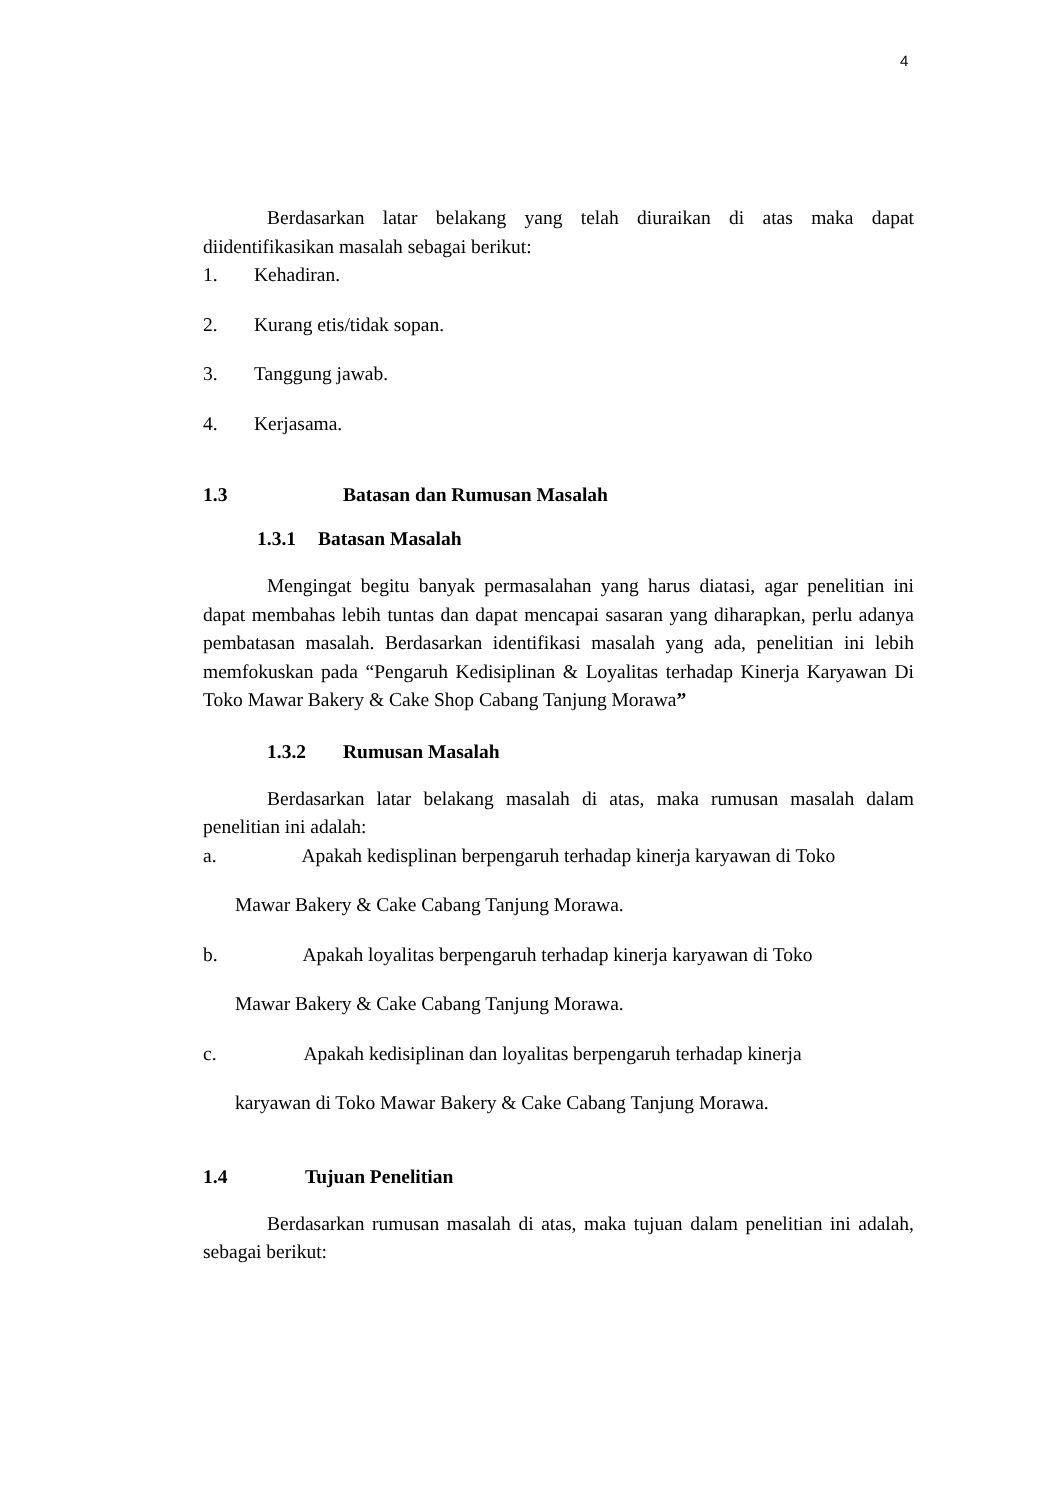4
Berdasarkan latar belakang yang telah diuraikan di atas maka dapat diidentifikasikan masalah sebagai berikut:
1. Kehadiran.
2. Kurang etis/tidak sopan.
3. Tanggung jawab.
4. Kerjasama.
1.3 Batasan dan Rumusan Masalah
1.3.1 Batasan Masalah
Mengingat begitu banyak permasalahan yang harus diatasi, agar penelitian ini dapat membahas lebih tuntas dan dapat mencapai sasaran yang diharapkan, perlu adanya pembatasan masalah. Berdasarkan identifikasi masalah yang ada, penelitian ini lebih memfokuskan pada “Pengaruh Kedisiplinan & Loyalitas terhadap Kinerja Karyawan Di Toko Mawar Bakery & Cake Shop Cabang Tanjung Morawa”
1.3.2 Rumusan Masalah
Berdasarkan latar belakang masalah di atas, maka rumusan masalah dalam penelitian ini adalah:
a. Apakah kedisplinan berpengaruh terhadap kinerja karyawan di Toko
Mawar Bakery & Cake Cabang Tanjung Morawa.
b. Apakah loyalitas berpengaruh terhadap kinerja karyawan di Toko
Mawar Bakery & Cake Cabang Tanjung Morawa.
c. Apakah kedisiplinan dan loyalitas berpengaruh terhadap kinerja
karyawan di Toko Mawar Bakery & Cake Cabang Tanjung Morawa.
1.4 Tujuan Penelitian
Berdasarkan rumusan masalah di atas, maka tujuan dalam penelitian ini adalah, sebagai berikut: